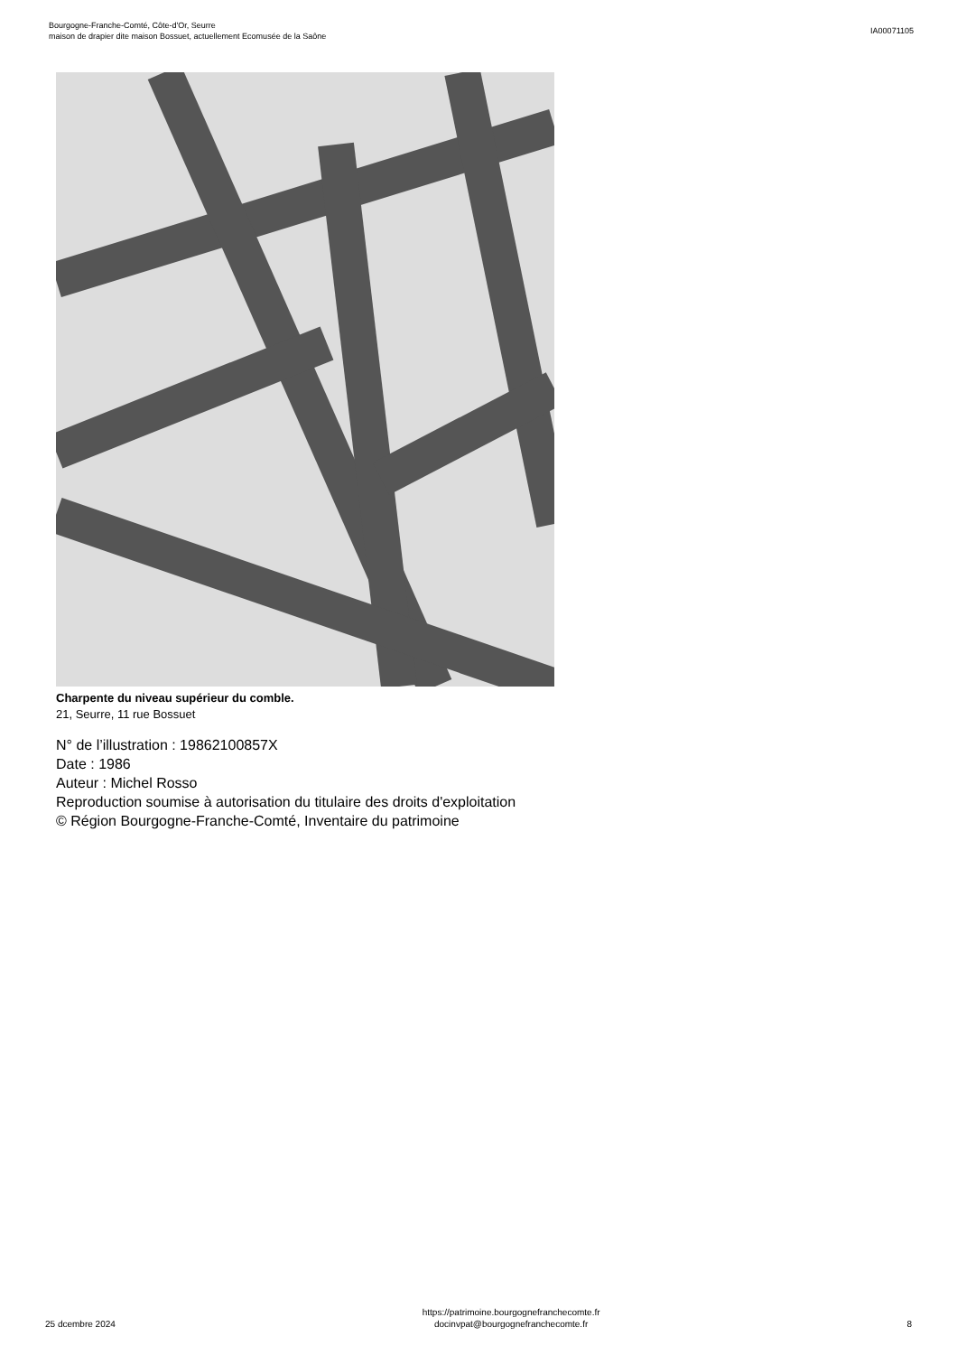Bourgogne-Franche-Comté, Côte-d'Or, Seurre
maison de drapier dite maison Bossuet, actuellement Ecomusée de la Saône
IA00071105
Charpente du niveau supérieur du comble.
21, Seurre, 11 rue Bossuet
N° de l’illustration : 19862100857X
Date : 1986
Auteur : Michel Rosso
Reproduction soumise à autorisation du titulaire des droits d'exploitation
© Région Bourgogne-Franche-Comté, Inventaire du patrimoine
25 dcembre 2024
https://patrimoine.bourgognefranchecomte.fr
docinvpat@bourgognefranchecomte.fr
8